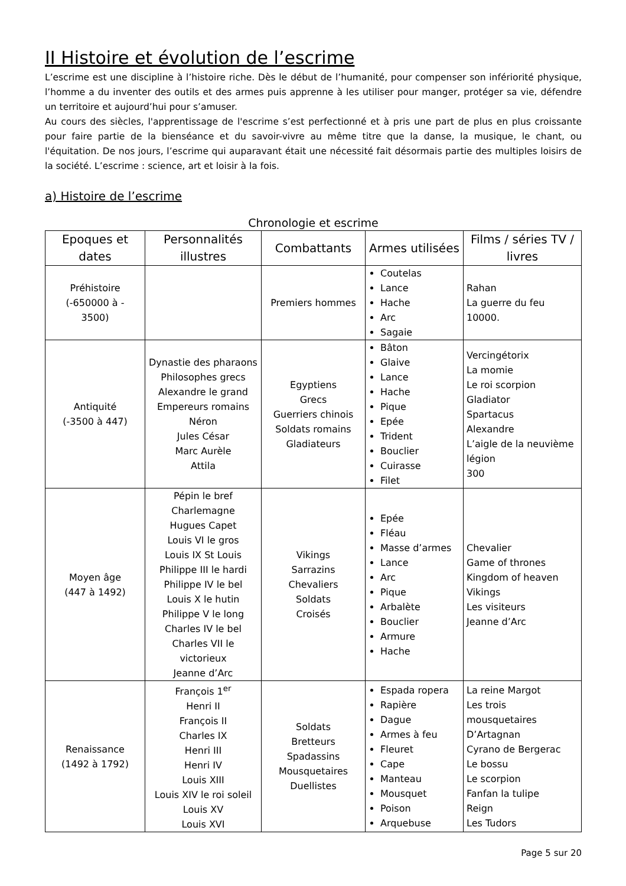II Histoire et évolution de l’escrime
L’escrime est une discipline à l’histoire riche. Dès le début de l’humanité, pour compenser son infériorité physique, l’homme a du inventer des outils et des armes puis apprenne à les utiliser pour manger, protéger sa vie, défendre un territoire et aujourd’hui pour s’amuser.
Au cours des siècles, l'apprentissage de l'escrime s’est perfectionné et à pris une part de plus en plus croissante pour faire partie de la bienséance et du savoir-vivre au même titre que la danse, la musique, le chant, ou l'équitation. De nos jours, l’escrime qui auparavant était une nécessité fait désormais partie des multiples loisirs de la société. L’escrime : science, art et loisir à la fois.
a) Histoire de l’escrime
Chronologie et escrime
| Epoques et dates | Personnalités illustres | Combattants | Armes utilisées | Films / séries TV / livres |
| --- | --- | --- | --- | --- |
| Préhistoire (-650000 à - 3500) | | Premiers hommes | Coutelas Lance Hache Arc Sagaie | Rahan La guerre du feu 10000. |
| Antiquité (-3500 à 447) | Dynastie des pharaons Philosophes grecs Alexandre le grand Empereurs romains Néron Jules César Marc Aurèle Attila | Egyptiens Grecs Guerriers chinois Soldats romains Gladiateurs | Bâton Glaive Lance Hache Pique Epée Trident Bouclier Cuirasse Filet | Vercingétorix La momie Le roi scorpion Gladiator Spartacus Alexandre L’aigle de la neuvième légion 300 |
| Moyen âge (447 à 1492) | Pépin le bref Charlemagne Hugues Capet Louis VI le gros Louis IX St Louis Philippe III le hardi Philippe IV le bel Louis X le hutin Philippe V le long Charles IV le bel Charles VII le victorieux Jeanne d’Arc | Vikings Sarrazins Chevaliers Soldats Croisés | Epée Fléau Masse d’armes Lance Arc Pique Arbalète Bouclier Armure Hache | Chevalier Game of thrones Kingdom of heaven Vikings Les visiteurs Jeanne d’Arc |
| Renaissance (1492 à 1792) | François 1<sup>er</sup> Henri II François II Charles IX Henri III Henri IV Louis XIII Louis XIV le roi soleil Louis XV Louis XVI | Soldats Bretteurs Spadassins Mousquetaires Duellistes | Espada ropera Rapière Dague Armes à feu Fleuret Cape Manteau Mousquet Poison Arquebuse | La reine Margot Les trois mousquetaires D’Artagnan Cyrano de Bergerac Le bossu Le scorpion Fanfan la tulipe Reign Les Tudors |
Page 5 sur 20